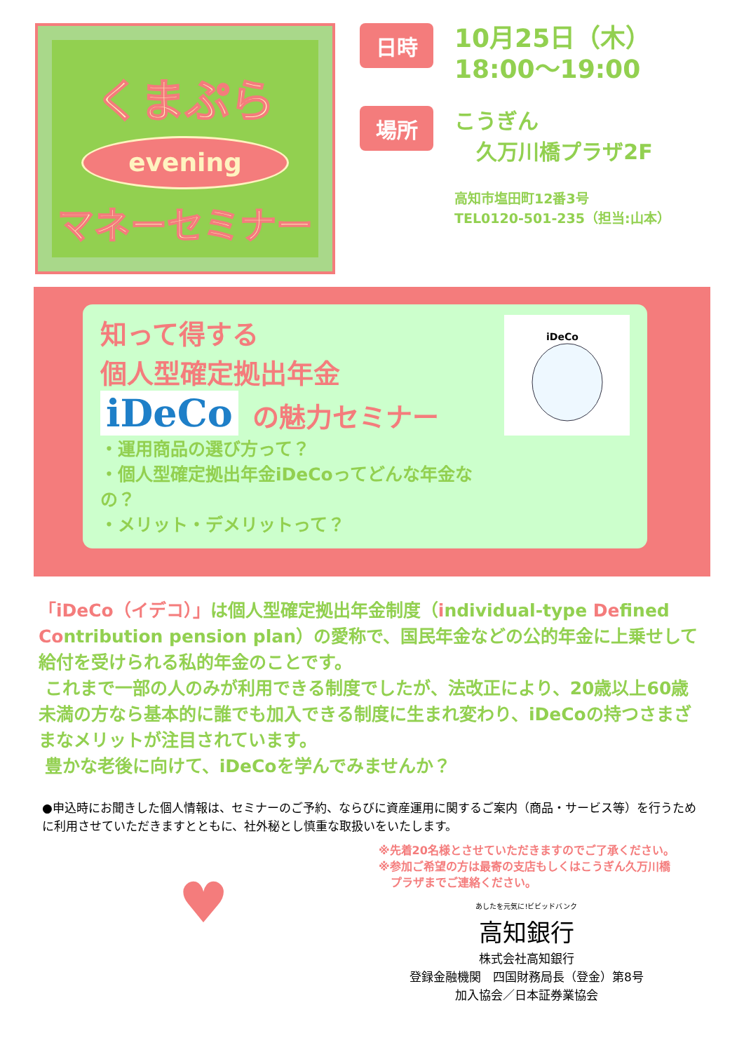くまぷら
evening
マネーセミナー
日時
10月25日（木）
18:00～19:00
場所
こうぎん
久万川橋プラザ2F
高知市塩田町12番3号
TEL0120-501-235（担当:山本）
知って得する
個人型確定拠出年金
iDeCo の魅力セミナー
・運用商品の選び方って？
・個人型確定拠出年金iDeCoってどんな年金なの？
・メリット・デメリットって？
iDeCo
「iDeCo（イデコ）」は個人型確定拠出年金制度（individual-type Defined Contribution pension plan）の愛称で、国民年金などの公的年金に上乗せして給付を受けられる私的年金のことです。
これまで一部の人のみが利用できる制度でしたが、法改正により、20歳以上60歳未満の方なら基本的に誰でも加入できる制度に生まれ変わり、iDeCoの持つさまざまなメリットが注目されています。
豊かな老後に向けて、iDeCoを学んでみませんか？
●申込時にお聞きした個人情報は、セミナーのご予約、ならびに資産運用に関するご案内（商品・サービス等）を行うために利用させていただきますとともに、社外秘とし慎重な取扱いをいたします。
♥
※先着20名様とさせていただきますのでご了承ください。
※参加ご希望の方は最寄の支店もしくはこうぎん久万川橋
プラザまでご連絡ください。
あしたを元気に!ビビッドバンク
高知銀行
株式会社高知銀行
登録金融機関　四国財務局長（登金）第8号
加入協会／日本証券業協会